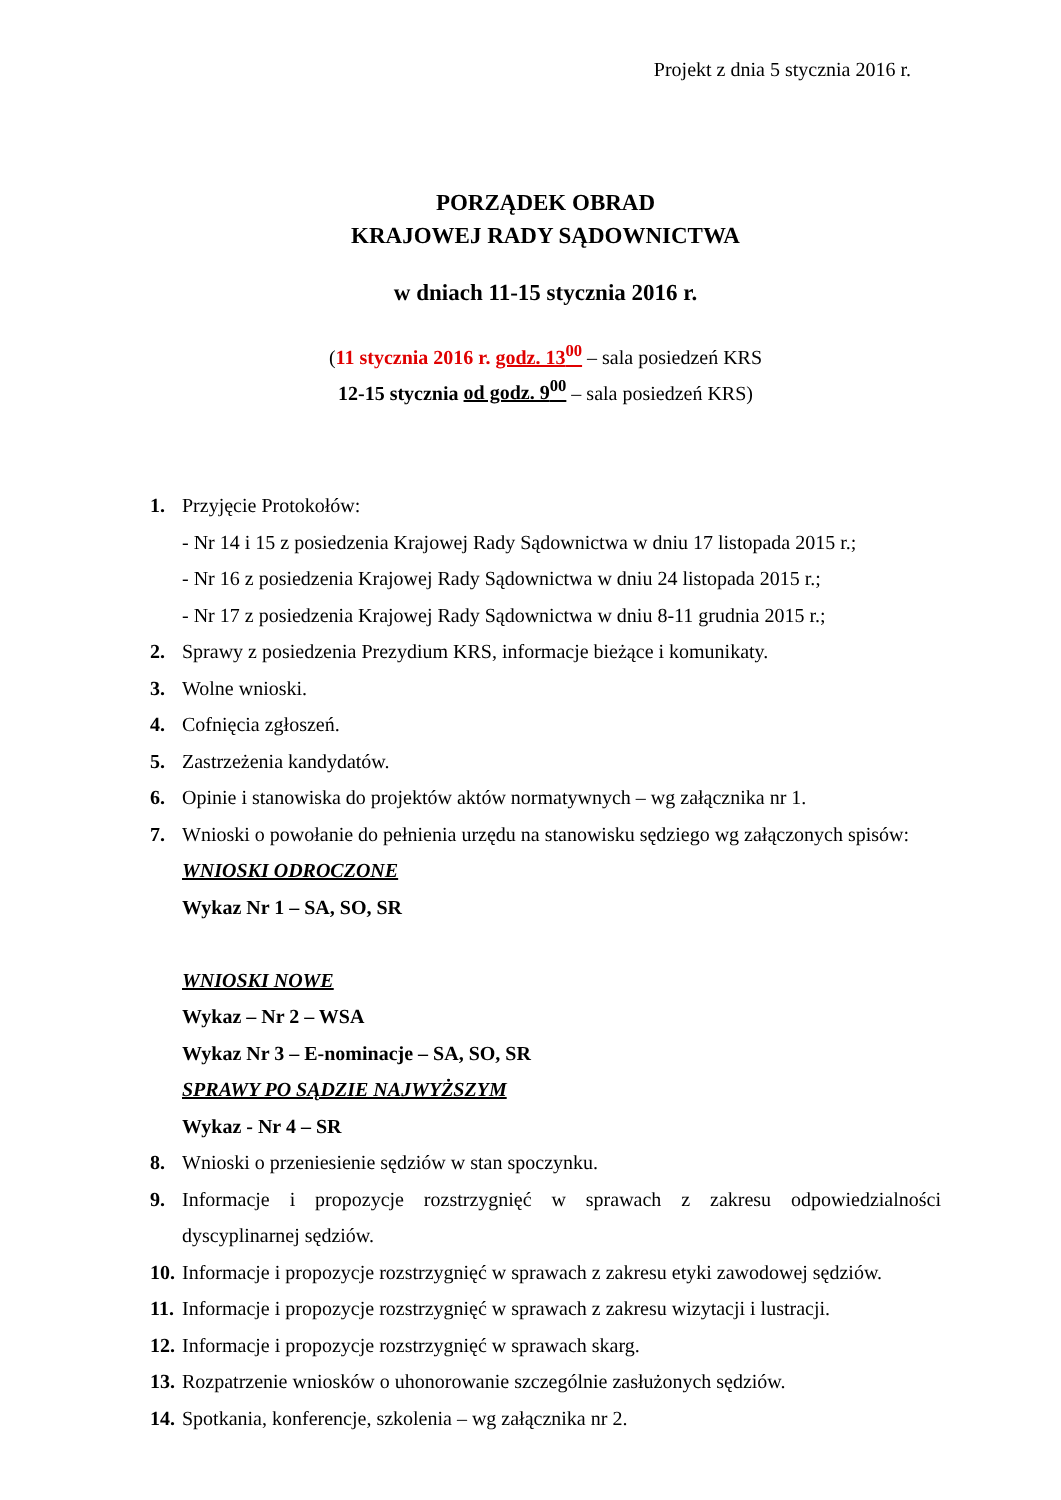Projekt z dnia 5 stycznia 2016 r.
PORZĄDEK OBRAD
KRAJOWEJ RADY SĄDOWNICTWA
w dniach 11-15 stycznia 2016 r.
(11 stycznia 2016 r. godz. 13<sup>00</sup> – sala posiedzeń KRS
12-15 stycznia od godz. 9<sup>00</sup> – sala posiedzeń KRS)
1. Przyjęcie Protokołów:
- Nr 14 i 15 z posiedzenia Krajowej Rady Sądownictwa w dniu 17 listopada 2015 r.;
- Nr 16 z posiedzenia Krajowej Rady Sądownictwa w dniu 24 listopada 2015 r.;
- Nr 17 z posiedzenia Krajowej Rady Sądownictwa w dniu 8-11 grudnia 2015 r.;
2. Sprawy z posiedzenia Prezydium KRS, informacje bieżące i komunikaty.
3. Wolne wnioski.
4. Cofnięcia zgłoszeń.
5. Zastrzeżenia kandydatów.
6. Opinie i stanowiska do projektów aktów normatywnych – wg załącznika nr 1.
7. Wnioski o powołanie do pełnienia urzędu na stanowisku sędziego wg załączonych spisów:
WNIOSKI ODROCZONE
Wykaz Nr 1 – SA, SO, SR
WNIOSKI NOWE
Wykaz – Nr 2 – WSA
Wykaz Nr 3 – E-nominacje – SA, SO, SR
SPRAWY PO SĄDZIE NAJWYŻSZYM
Wykaz - Nr 4 – SR
8. Wnioski o przeniesienie sędziów w stan spoczynku.
9. Informacje i propozycje rozstrzygnięć w sprawach z zakresu odpowiedzialności dyscyplinarnej sędziów.
10. Informacje i propozycje rozstrzygnięć w sprawach z zakresu etyki zawodowej sędziów.
11. Informacje i propozycje rozstrzygnięć w sprawach z zakresu wizytacji i lustracji.
12. Informacje i propozycje rozstrzygnięć w sprawach skarg.
13. Rozpatrzenie wniosków o uhonorowanie szczególnie zasłużonych sędziów.
14. Spotkania, konferencje, szkolenia – wg załącznika nr 2.